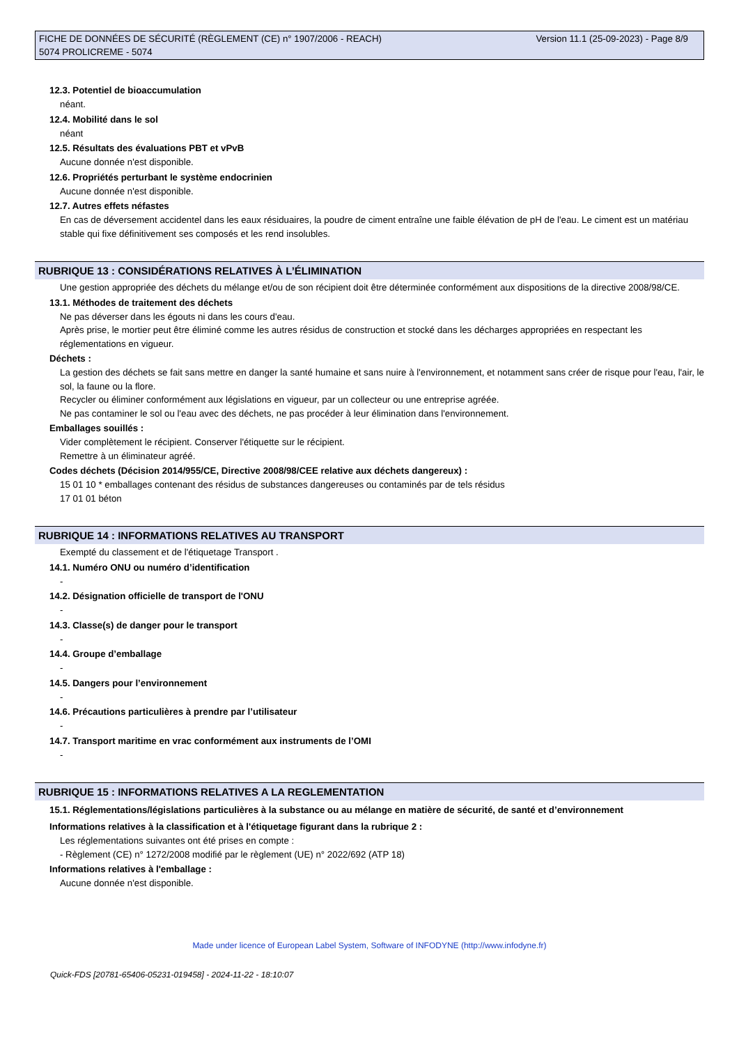Version 11.1 (25-09-2023) - Page 8/9 FICHE DE DONNÉES DE SÉCURITÉ (RÈGLEMENT (CE) n° 1907/2006 - REACH)
5074 PROLICREME - 5074
12.3. Potentiel de bioaccumulation
néant.
12.4. Mobilité dans le sol
néant
12.5. Résultats des évaluations PBT et vPvB
Aucune donnée n'est disponible.
12.6. Propriétés perturbant le système endocrinien
Aucune donnée n'est disponible.
12.7. Autres effets néfastes
En cas de déversement accidentel dans les eaux résiduaires, la poudre de ciment entraîne une faible élévation de pH de l'eau. Le ciment est un matériau stable qui fixe définitivement ses composés et les rend insolubles.
RUBRIQUE 13 : CONSIDÉRATIONS RELATIVES À L’ÉLIMINATION
Une gestion appropriée des déchets du mélange et/ou de son récipient doit être déterminée conformément aux dispositions de la directive 2008/98/CE.
13.1. Méthodes de traitement des déchets
Ne pas déverser dans les égouts ni dans les cours d'eau.
Après prise, le mortier peut être éliminé comme les autres résidus de construction et stocké dans les décharges appropriées en respectant les réglementations en vigueur.
Déchets :
La gestion des déchets se fait sans mettre en danger la santé humaine et sans nuire à l'environnement, et notamment sans créer de risque pour l'eau, l'air, le sol, la faune ou la flore.
Recycler ou éliminer conformément aux législations en vigueur, par un collecteur ou une entreprise agréée.
Ne pas contaminer le sol ou l'eau avec des déchets, ne pas procéder à leur élimination dans l'environnement.
Emballages souillés :
Vider complètement le récipient. Conserver l'étiquette sur le récipient.
Remettre à un éliminateur agréé.
Codes déchets (Décision 2014/955/CE, Directive 2008/98/CEE relative aux déchets dangereux) :
15 01 10 * emballages contenant des résidus de substances dangereuses ou contaminés par de tels résidus
17 01 01 béton
RUBRIQUE 14 : INFORMATIONS RELATIVES AU TRANSPORT
Exempté du classement et de l'étiquetage Transport .
14.1. Numéro ONU ou numéro d’identification
-
14.2. Désignation officielle de transport de l'ONU
-
14.3. Classe(s) de danger pour le transport
-
14.4. Groupe d’emballage
-
14.5. Dangers pour l’environnement
-
14.6. Précautions particulières à prendre par l’utilisateur
-
14.7. Transport maritime en vrac conformément aux instruments de l’OMI
-
RUBRIQUE 15 : INFORMATIONS RELATIVES A LA REGLEMENTATION
15.1. Réglementations/législations particulières à la substance ou au mélange en matière de sécurité, de santé et d’environnement
Informations relatives à la classification et à l'étiquetage figurant dans la rubrique 2 :
Les réglementations suivantes ont été prises en compte :
- Règlement (CE) n° 1272/2008 modifié par le règlement (UE) n° 2022/692 (ATP 18)
Informations relatives à l'emballage :
Aucune donnée n'est disponible.
Made under licence of European Label System, Software of INFODYNE (http://www.infodyne.fr)
Quick-FDS [20781-65406-05231-019458] - 2024-11-22 - 18:10:07